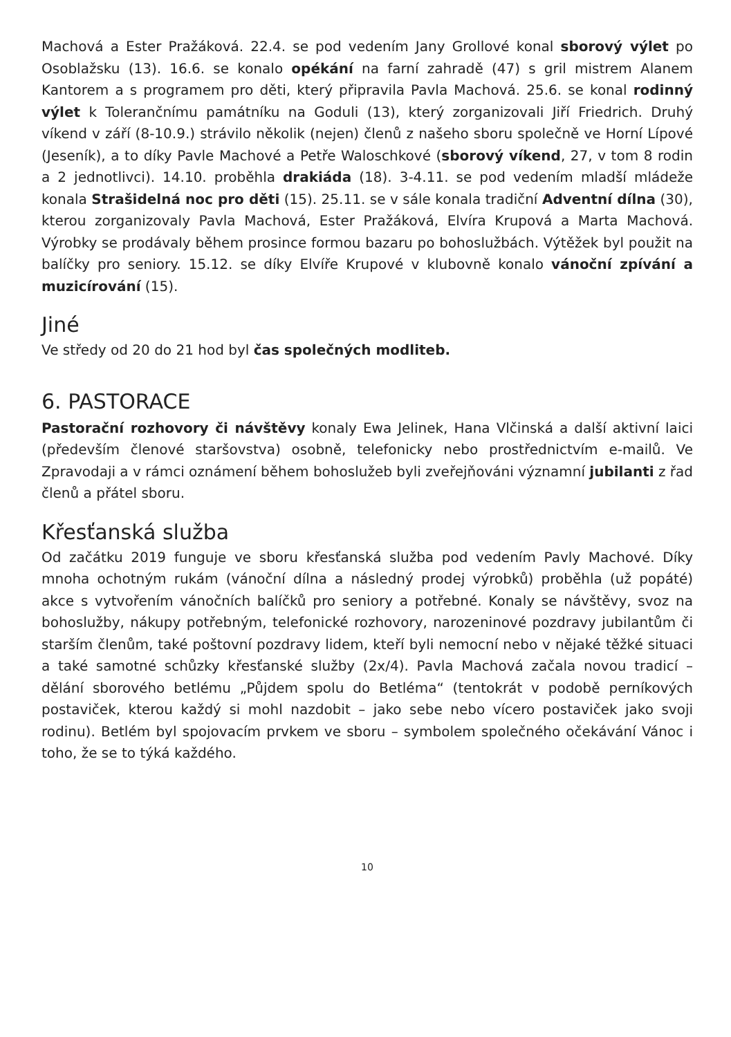Machová a Ester Pražáková. 22.4. se pod vedením Jany Grollové konal sborový výlet po Osoblažsku (13). 16.6. se konalo opékání na farní zahradě (47) s gril mistrem Alanem Kantorem a s programem pro děti, který připravila Pavla Machová. 25.6. se konal rodinný výlet k Tolerančnímu památníku na Goduli (13), který zorganizovali Jiří Friedrich. Druhý víkend v září (8-10.9.) strávilo několik (nejen) členů z našeho sboru společně ve Horní Lípové (Jeseník), a to díky Pavle Machové a Petře Waloschkové (sborový víkend, 27, v tom 8 rodin a 2 jednotlivci). 14.10. proběhla drakiáda (18). 3-4.11. se pod vedením mladší mládeže konala Strašidelná noc pro děti (15). 25.11. se v sále konala tradiční Adventní dílna (30), kterou zorganizovaly Pavla Machová, Ester Pražáková, Elvíra Krupová a Marta Machová. Výrobky se prodávaly během prosince formou bazaru po bohoslužbách. Výtěžek byl použit na balíčky pro seniory. 15.12. se díky Elvíře Krupové v klubovně konalo vánoční zpívání a muzicírování (15).
Jiné
Ve středy od 20 do 21 hod byl čas společných modliteb.
6. PASTORACE
Pastorační rozhovory či návštěvy konaly Ewa Jelinek, Hana Vlčinská a další aktivní laici (především členové staršovstva) osobně, telefonicky nebo prostřednictvím e-mailů. Ve Zpravodaji a v rámci oznámení během bohoslužeb byli zveřejňováni významní jubilanti z řad členů a přátel sboru.
Křesťanská služba
Od začátku 2019 funguje ve sboru křesťanská služba pod vedením Pavly Machové. Díky mnoha ochotným rukám (vánoční dílna a následný prodej výrobků) proběhla (už popáté) akce s vytvořením vánočních balíčků pro seniory a potřebné. Konaly se návštěvy, svoz na bohoslužby, nákupy potřebným, telefonické rozhovory, narozeninové pozdravy jubilantům či starším členům, také poštovní pozdravy lidem, kteří byli nemocní nebo v nějaké těžké situaci a také samotné schůzky křesťanské služby (2x/4). Pavla Machová začala novou tradicí – dělání sborového betlému „Půjdem spolu do Betléma“ (tentokrát v podobě perníkových postaviček, kterou každý si mohl nazdobit – jako sebe nebo vícero postaviček jako svoji rodinu). Betlém byl spojovacím prvkem ve sboru – symbolem společného očekávání Vánoc i toho, že se to týká každého.
10